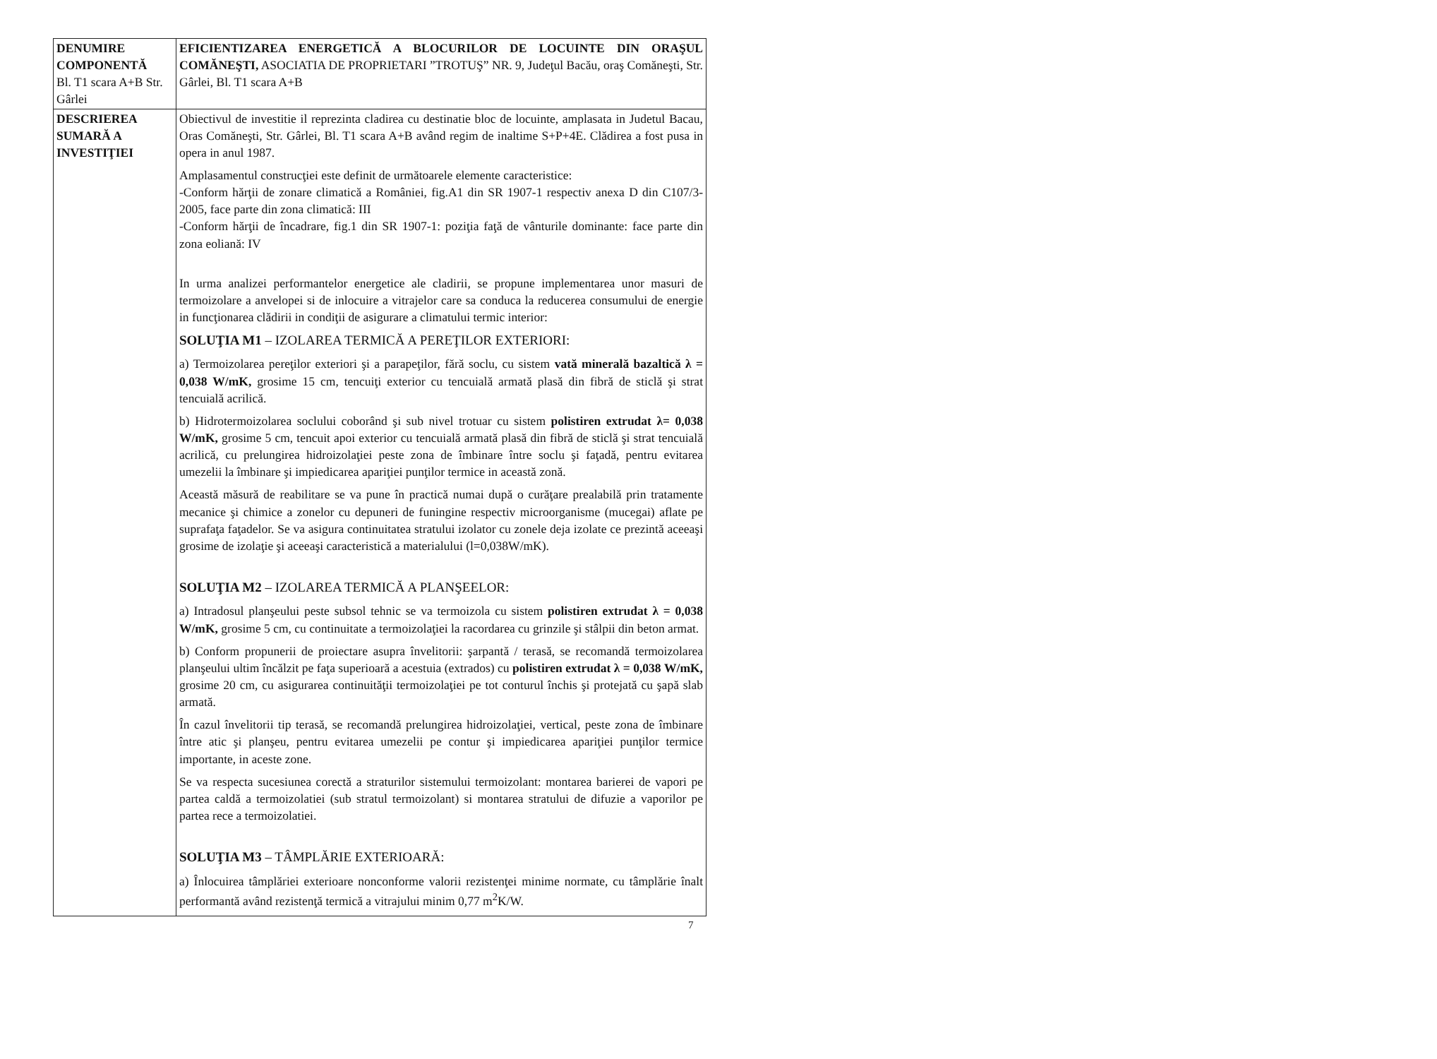| DENUMIRE COMPONENTĂ Bl. T1 scara A+B Str. Gârlei | EFICIENTIZAREA ENERGETICĂ A BLOCURILOR DE LOCUINTE DIN ORAŞUL COMĂNEŞTI, ASOCIATIA DE PROPRIETARI ”TROTUŞ” NR. 9, Judeţul Bacău, oraş Comăneşti, Str. Gârlei, Bl. T1 scara A+B |
| DESCRIEREA SUMARĂ A INVESTIŢIEI | Obiectivul de investitie il reprezinta cladirea cu destinatie bloc de locuinte, amplasata in Judetul Bacau, Oras Comăneşti, Str. Gârlei, Bl. T1 scara A+B având regim de inaltime S+P+4E. Clădirea a fost pusa in opera in anul 1987. Amplasamentul construcţiei este definit de următoarele elemente caracteristice: -Conform hărţii de zonare climatică a României, fig.A1 din SR 1907-1 respectiv anexa D din C107/3-2005, face parte din zona climatică: III -Conform hărţii de încadrare, fig.1 din SR 1907-1: poziţia faţă de vânturile dominante: face parte din zona eoliană: IV In urma analizei performantelor energetice ale cladirii, se propune implementarea unor masuri de termoizolare a anvelopei si de inlocuire a vitrajelor care sa conduca la reducerea consumului de energie in funcţionarea clădirii in condiţii de asigurare a climatului termic interior: SOLUŢIA M1 – IZOLAREA TERMICĂ A PEREŢILOR EXTERIORI: a) Termoizolarea pereţilor exteriori şi a parapeţilor, fără soclu, cu sistem vată minerală bazaltică λ = 0,038 W/mK, grosime 15 cm, tencuiţi exterior cu tencuială armată plasă din fibră de sticlă şi strat tencuială acrilică. b) Hidrotermoizolarea soclului coborând şi sub nivel trotuar cu sistem polistiren extrudat λ= 0,038 W/mK, grosime 5 cm, tencuit apoi exterior cu tencuială armată plasă din fibră de sticlă şi strat tencuială acrilică, cu prelungirea hidroizolaţiei peste zona de îmbinare între soclu şi faţadă, pentru evitarea umezelii la îmbinare şi impiedicarea apariţiei punţilor termice in această zonă. Această măsură de reabilitare se va pune în practică numai după o curăţare prealabilă prin tratamente mecanice şi chimice a zonelor cu depuneri de funingine respectiv microorganisme (mucegai) aflate pe suprafaţa faţadelor. Se va asigura continuitatea stratului izolator cu zonele deja izolate ce prezintă aceeaşi grosime de izolaţie şi aceeaşi caracteristică a materialului (l=0,038W/mK). SOLUŢIA M2 – IZOLAREA TERMICĂ A PLANŞEELOR: a) Intradosul planşeului peste subsol tehnic se va termoizola cu sistem polistiren extrudat λ = 0,038 W/mK, grosime 5 cm, cu continuitate a termoizolaţiei la racordarea cu grinzile şi stâlpii din beton armat. b) Conform propunerii de proiectare asupra învelitorii: şarpantă / terasă, se recomandă termoizolarea planşeului ultim încălzit pe faţa superioară a acestuia (extrados) cu polistiren extrudat λ = 0,038 W/mK, grosime 20 cm, cu asigurarea continuităţii termoizolaţiei pe tot conturul închis şi protejată cu şapă slab armată. În cazul învelitorii tip terasă, se recomandă prelungirea hidroizolaţiei, vertical, peste zona de îmbinare între atic şi planşeu, pentru evitarea umezelii pe contur şi impiedicarea apariţiei punţilor termice importante, in aceste zone. Se va respecta sucesiunea corectă a straturilor sistemului termoizolant: montarea barierei de vapori pe partea caldă a termoizolatiei (sub stratul termoizolant) si montarea stratului de difuzie a vaporilor pe partea rece a termoizolatiei. SOLUŢIA M3 – TÂMPLĂRIE EXTERIOARĂ: a) Înlocuirea tâmplăriei exterioare nonconforme valorii rezistenţei minime normate, cu tâmplărie înalt performantă având rezistenţă termică a vitrajului minim 0,77 m<sup>2</sup>K/W. |
7